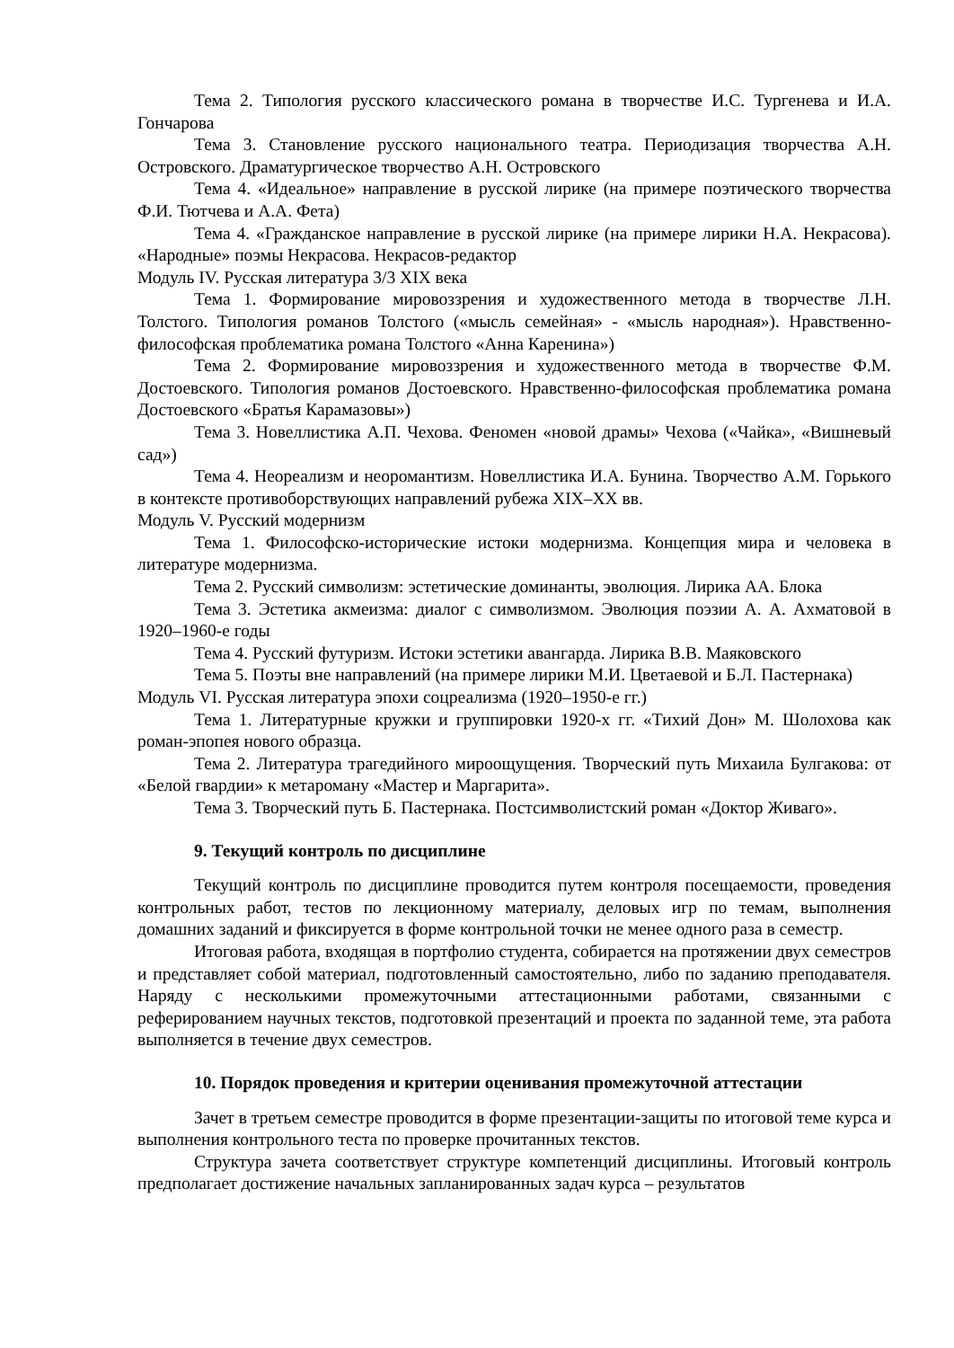Тема 2. Типология русского классического романа в творчестве И.С. Тургенева и И.А. Гончарова
Тема 3. Становление русского национального театра. Периодизация творчества А.Н. Островского. Драматургическое творчество А.Н. Островского
Тема 4. «Идеальное» направление в русской лирике (на примере поэтического творчества Ф.И. Тютчева и А.А. Фета)
Тема 4. «Гражданское направление в русской лирике (на примере лирики Н.А. Некрасова). «Народные» поэмы Некрасова. Некрасов-редактор
Модуль IV. Русская литература 3/3 XIX века
Тема 1. Формирование мировоззрения и художественного метода в творчестве Л.Н. Толстого. Типология романов Толстого («мысль семейная» - «мысль народная»). Нравственно-философская проблематика романа Толстого «Анна Каренина»)
Тема 2. Формирование мировоззрения и художественного метода в творчестве Ф.М. Достоевского. Типология романов Достоевского. Нравственно-философская проблематика романа Достоевского «Братья Карамазовы»)
Тема 3. Новеллистика А.П. Чехова. Феномен «новой драмы» Чехова («Чайка», «Вишневый сад»)
Тема 4. Неореализм и неоромантизм. Новеллистика И.А. Бунина. Творчество А.М. Горького в контексте противоборствующих направлений рубежа XIX–XX вв.
Модуль V. Русский модернизм
Тема 1. Философско-исторические истоки модернизма. Концепция мира и человека в литературе модернизма.
Тема 2. Русский символизм: эстетические доминанты, эволюция. Лирика АА. Блока
Тема 3. Эстетика акмеизма: диалог с символизмом. Эволюция поэзии А. А. Ахматовой в 1920–1960-е годы
Тема 4. Русский футуризм. Истоки эстетики авангарда. Лирика В.В. Маяковского
Тема 5. Поэты вне направлений (на примере лирики М.И. Цветаевой и Б.Л. Пастернака)
Модуль VI. Русская литература эпохи соцреализма (1920–1950-е гг.)
Тема 1. Литературные кружки и группировки 1920-х гг. «Тихий Дон» М. Шолохова как роман-эпопея нового образца.
Тема 2. Литература трагедийного мироощущения. Творческий путь Михаила Булгакова: от «Белой гвардии» к метароману «Мастер и Маргарита».
Тема 3. Творческий путь Б. Пастернака. Постсимволистский роман «Доктор Живаго».
9. Текущий контроль по дисциплине
Текущий контроль по дисциплине проводится путем контроля посещаемости, проведения контрольных работ, тестов по лекционному материалу, деловых игр по темам, выполнения домашних заданий и фиксируется в форме контрольной точки не менее одного раза в семестр.
Итоговая работа, входящая в портфолио студента, собирается на протяжении двух семестров и представляет собой материал, подготовленный самостоятельно, либо по заданию преподавателя. Наряду с несколькими промежуточными аттестационными работами, связанными с реферированием научных текстов, подготовкой презентаций и проекта по заданной теме, эта работа выполняется в течение двух семестров.
10. Порядок проведения и критерии оценивания промежуточной аттестации
Зачет в третьем семестре проводится в форме презентации-защиты по итоговой теме курса и выполнения контрольного теста по проверке прочитанных текстов.
Структура зачета соответствует структуре компетенций дисциплины. Итоговый контроль предполагает достижение начальных запланированных задач курса – результатов